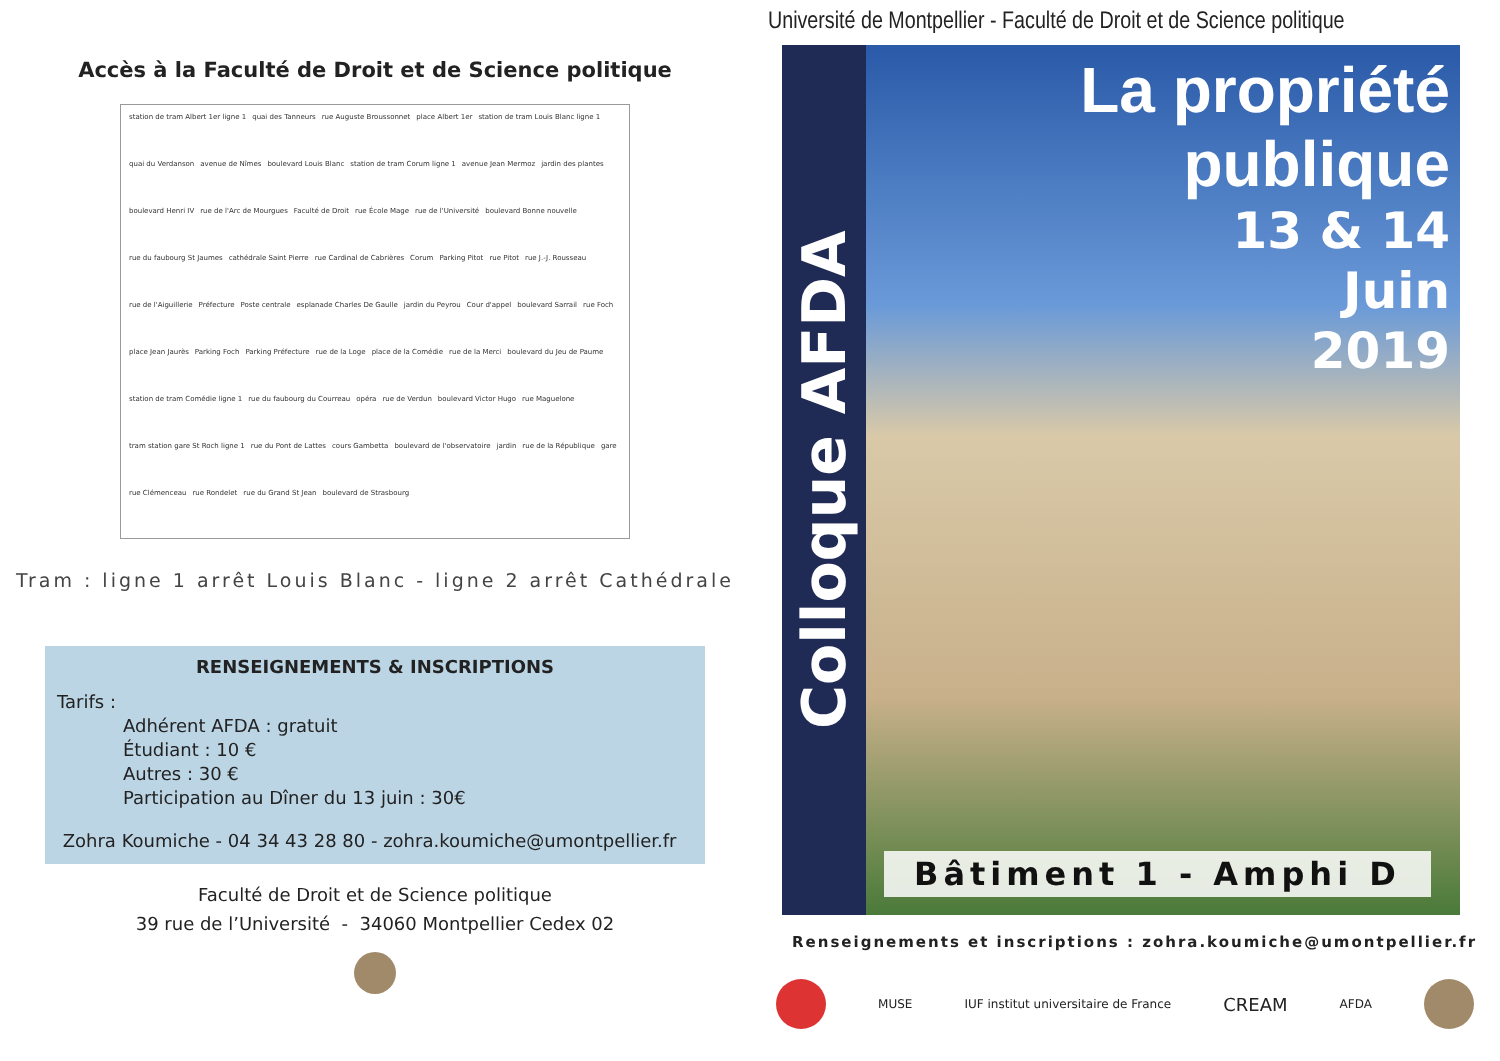Accès à la Faculté de Droit et de Science politique
station de tram Albert 1er ligne 1 quai des Tanneurs rue Auguste Broussonnet place Albert 1er station de tram Louis Blanc ligne 1 quai du Verdanson avenue de Nîmes boulevard Louis Blanc station de tram Corum ligne 1 avenue Jean Mermoz jardin des plantes boulevard Henri IV rue de l'Arc de Mourgues Faculté de Droit rue École Mage rue de l'Université boulevard Bonne nouvelle rue du faubourg St Jaumes cathédrale Saint Pierre rue Cardinal de Cabrières Corum Parking Pitot rue Pitot rue J.-J. Rousseau rue de l'Aiguillerie Préfecture Poste centrale esplanade Charles De Gaulle jardin du Peyrou Cour d'appel boulevard Sarrail rue Foch place Jean Jaurès Parking Foch Parking Préfecture rue de la Loge place de la Comédie rue de la Merci boulevard du Jeu de Paume station de tram Comédie ligne 1 rue du faubourg du Courreau opéra rue de Verdun boulevard Victor Hugo rue Maguelone tram station gare St Roch ligne 1 rue du Pont de Lattes cours Gambetta boulevard de l'observatoire jardin rue de la République gare rue Clémenceau rue Rondelet rue du Grand St Jean boulevard de Strasbourg
Tram : ligne 1 arrêt Louis Blanc - ligne 2 arrêt Cathédrale
RENSEIGNEMENTS & INSCRIPTIONS
Tarifs :
Adhérent AFDA : gratuit
Étudiant : 10 €
Autres : 30 €
Participation au Dîner du 13 juin : 30€
Zohra Koumiche - 04 34 43 28 80 - zohra.koumiche@umontpellier.fr
Faculté de Droit et de Science politique
39 rue de l’Université - 34060 Montpellier Cedex 02
Université de Montpellier - Faculté de Droit et de Science politique
Colloque AFDA
La propriété publique
13 & 14
Juin
2019
Bâtiment 1 - Amphi D
Renseignements et inscriptions : zohra.koumiche@umontpellier.fr
MUSE IUF institut universitaire de France CREAM AFDA